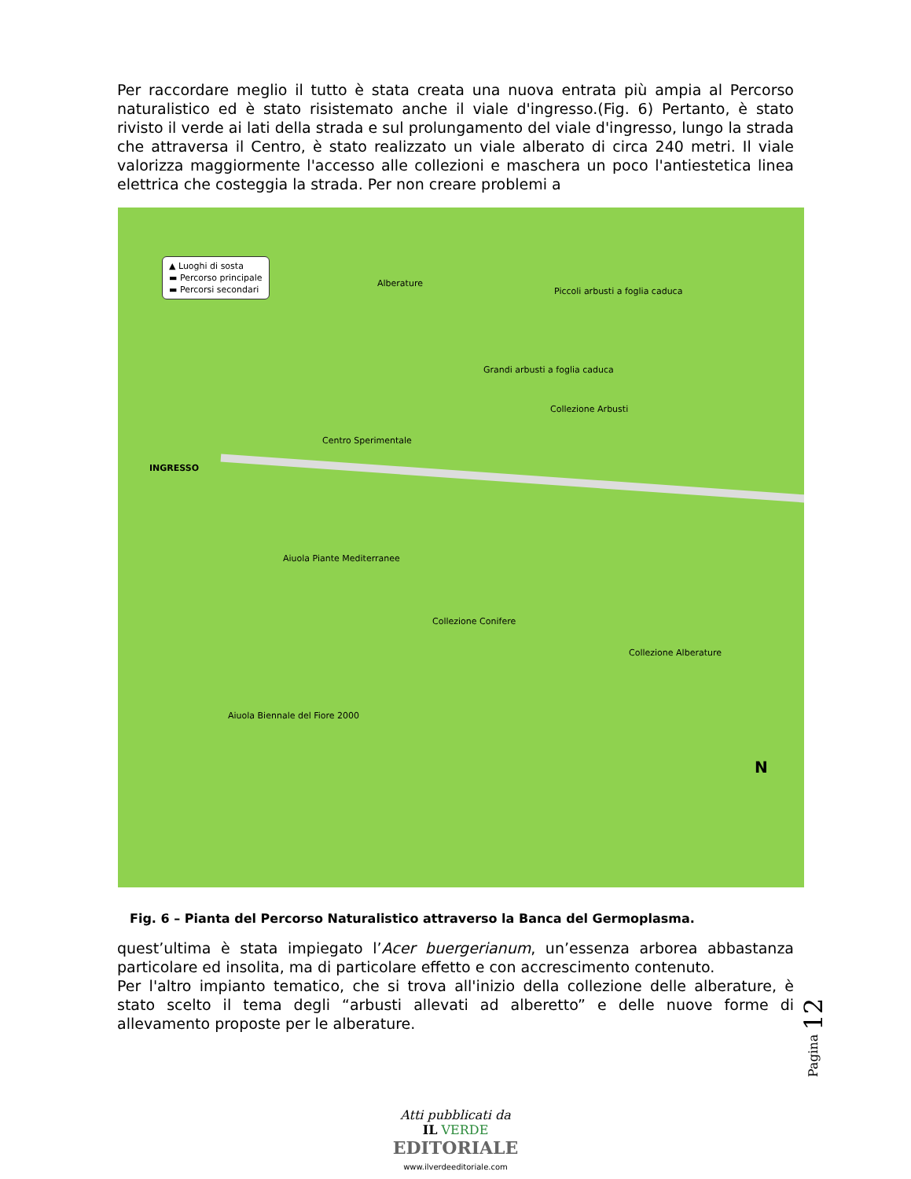Per raccordare meglio il tutto è stata creata una nuova entrata più ampia al Percorso naturalistico ed è stato risistemato anche il viale d'ingresso.(Fig. 6) Pertanto, è stato rivisto il verde ai lati della strada e sul prolungamento del viale d'ingresso, lungo la strada che attraversa il Centro, è stato realizzato un viale alberato di circa 240 metri. Il viale valorizza maggiormente l'accesso alle collezioni e maschera un poco l'antiestetica linea elettrica che costeggia la strada. Per non creare problemi a
▲ Luoghi di sosta
▬ Percorso principale
▬ Percorsi secondari
INGRESSO
Alberature
Collezione Arbusti
Grandi arbusti a foglia caduca
Piccoli arbusti a foglia caduca
Centro Sperimentale
Aiuola Piante Mediterranee
Aiuola Biennale del Fiore 2000
Collezione Conifere
Collezione Alberature
N
Fig. 6 – Pianta del Percorso Naturalistico attraverso la Banca del Germoplasma.
quest’ultima è stata impiegato l’Acer buergerianum, un’essenza arborea abbastanza particolare ed insolita, ma di particolare effetto e con accrescimento contenuto.
Per l'altro impianto tematico, che si trova all'inizio della collezione delle alberature, è stato scelto il tema degli “arbusti allevati ad alberetto” e delle nuove forme di allevamento proposte per le alberature.
Pagina 12
Atti pubblicati da
IL VERDE
EDITORIALE
www.ilverdeeditoriale.com